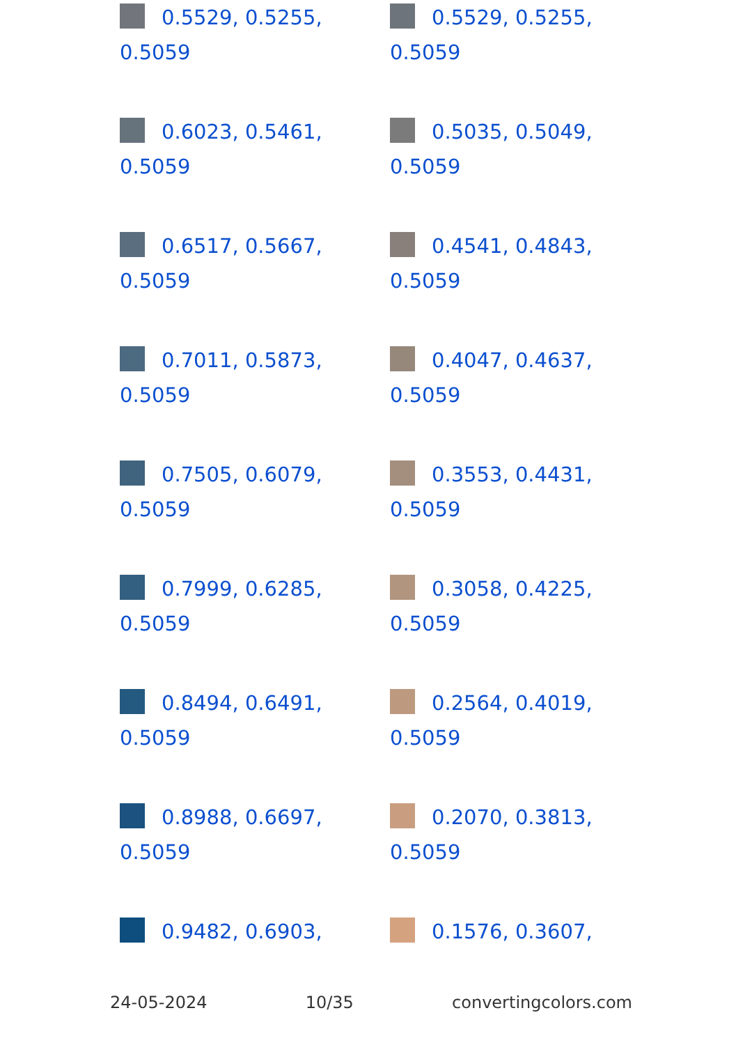0.5529, 0.5255, 0.5059
0.5529, 0.5255, 0.5059
0.6023, 0.5461, 0.5059
0.5035, 0.5049, 0.5059
0.6517, 0.5667, 0.5059
0.4541, 0.4843, 0.5059
0.7011, 0.5873, 0.5059
0.4047, 0.4637, 0.5059
0.7505, 0.6079, 0.5059
0.3553, 0.4431, 0.5059
0.7999, 0.6285, 0.5059
0.3058, 0.4225, 0.5059
0.8494, 0.6491, 0.5059
0.2564, 0.4019, 0.5059
0.8988, 0.6697, 0.5059
0.2070, 0.3813, 0.5059
0.9482, 0.6903,
0.1576, 0.3607,
24-05-2024 10/35 convertingcolors.com